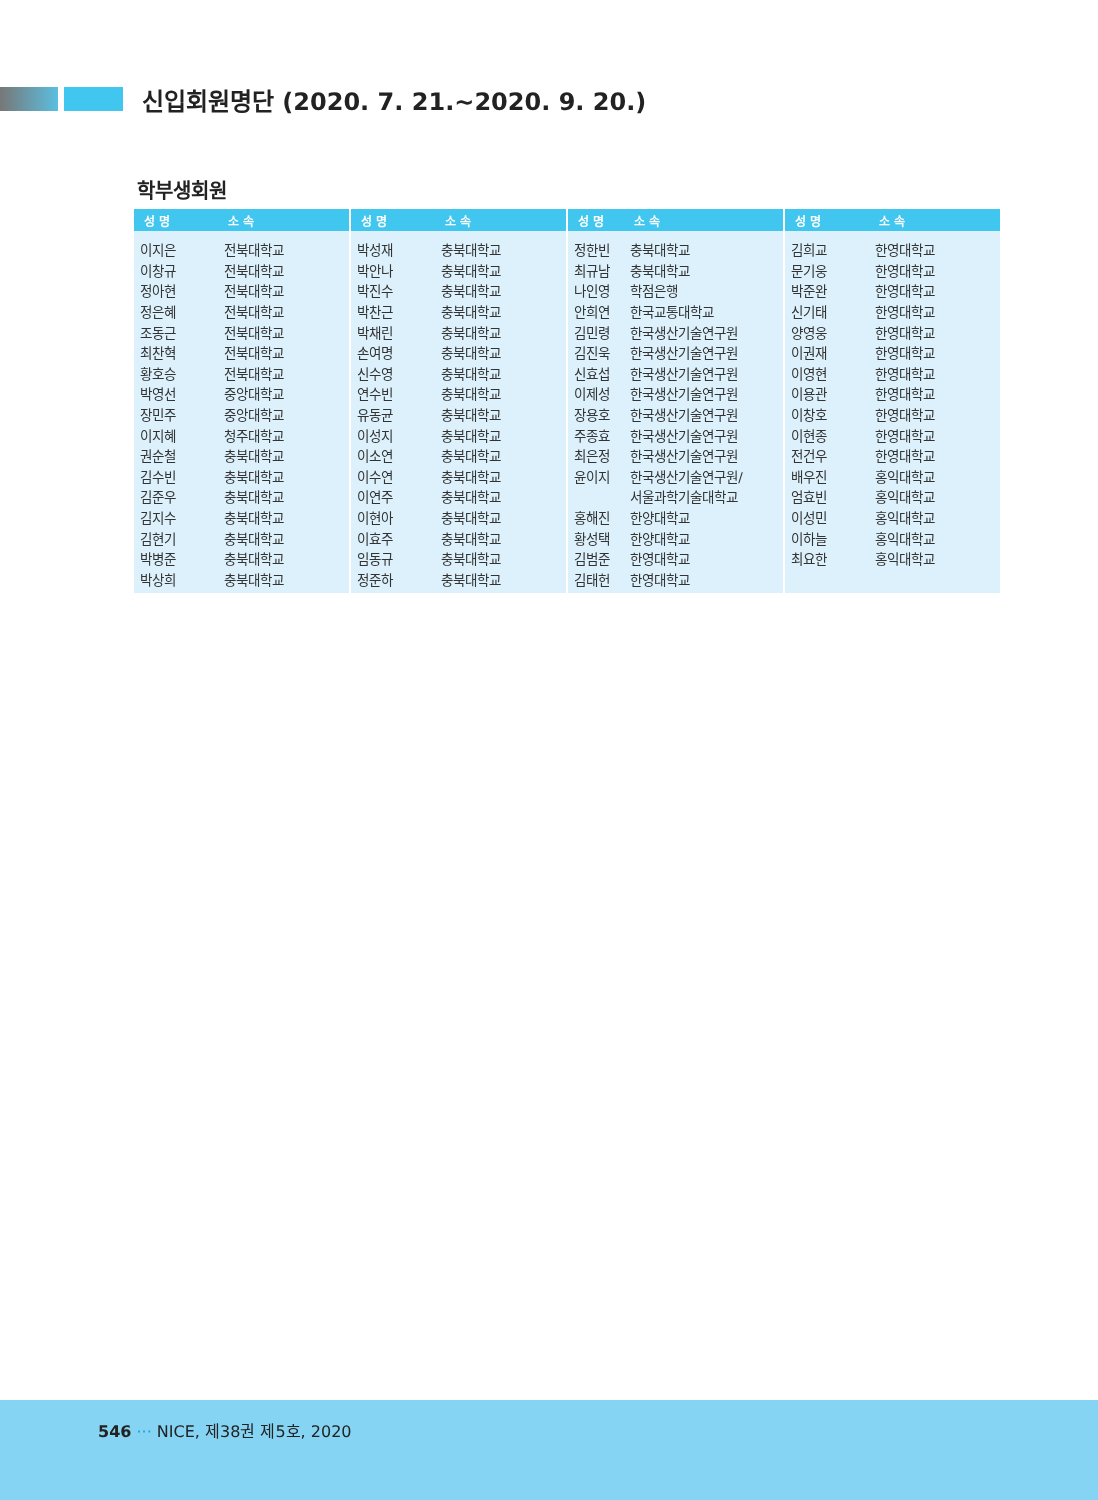신입회원명단 (2020. 7. 21.~2020. 9. 20.)
학부생회원
| 성 명 | 소 속 |
| --- | --- |
| 이지은 | 전북대학교 |
| 이창규 | 전북대학교 |
| 정아현 | 전북대학교 |
| 정은혜 | 전북대학교 |
| 조동근 | 전북대학교 |
| 최찬혁 | 전북대학교 |
| 황호승 | 전북대학교 |
| 박영선 | 중앙대학교 |
| 장민주 | 중앙대학교 |
| 이지혜 | 청주대학교 |
| 권순철 | 충북대학교 |
| 김수빈 | 충북대학교 |
| 김준우 | 충북대학교 |
| 김지수 | 충북대학교 |
| 김현기 | 충북대학교 |
| 박병준 | 충북대학교 |
| 박상희 | 충북대학교 |
| 성 명 | 소 속 |
| --- | --- |
| 박성재 | 충북대학교 |
| 박안나 | 충북대학교 |
| 박진수 | 충북대학교 |
| 박찬근 | 충북대학교 |
| 박채린 | 충북대학교 |
| 손여명 | 충북대학교 |
| 신수영 | 충북대학교 |
| 연수빈 | 충북대학교 |
| 유동균 | 충북대학교 |
| 이성지 | 충북대학교 |
| 이소연 | 충북대학교 |
| 이수연 | 충북대학교 |
| 이연주 | 충북대학교 |
| 이현아 | 충북대학교 |
| 이효주 | 충북대학교 |
| 임동규 | 충북대학교 |
| 정준하 | 충북대학교 |
| 성 명 | 소 속 |
| --- | --- |
| 정한빈 | 충북대학교 |
| 최규남 | 충북대학교 |
| 나인영 | 학점은행 |
| 안희연 | 한국교통대학교 |
| 김민령 | 한국생산기술연구원 |
| 김진욱 | 한국생산기술연구원 |
| 신효섭 | 한국생산기술연구원 |
| 이제성 | 한국생산기술연구원 |
| 장용호 | 한국생산기술연구원 |
| 주종효 | 한국생산기술연구원 |
| 최은정 | 한국생산기술연구원 |
| 윤이지 | 한국생산기술연구원/ |
| | 서울과학기술대학교 |
| 홍해진 | 한양대학교 |
| 황성택 | 한양대학교 |
| 김범준 | 한영대학교 |
| 김태헌 | 한영대학교 |
| 성 명 | 소 속 |
| --- | --- |
| 김희교 | 한영대학교 |
| 문기웅 | 한영대학교 |
| 박준완 | 한영대학교 |
| 신기태 | 한영대학교 |
| 양영웅 | 한영대학교 |
| 이권재 | 한영대학교 |
| 이영현 | 한영대학교 |
| 이용관 | 한영대학교 |
| 이창호 | 한영대학교 |
| 이현종 | 한영대학교 |
| 전건우 | 한영대학교 |
| 배우진 | 홍익대학교 |
| 엄효빈 | 홍익대학교 |
| 이성민 | 홍익대학교 |
| 이하늘 | 홍익대학교 |
| 최요한 | 홍익대학교 |
546 ··· NICE, 제38권 제5호, 2020